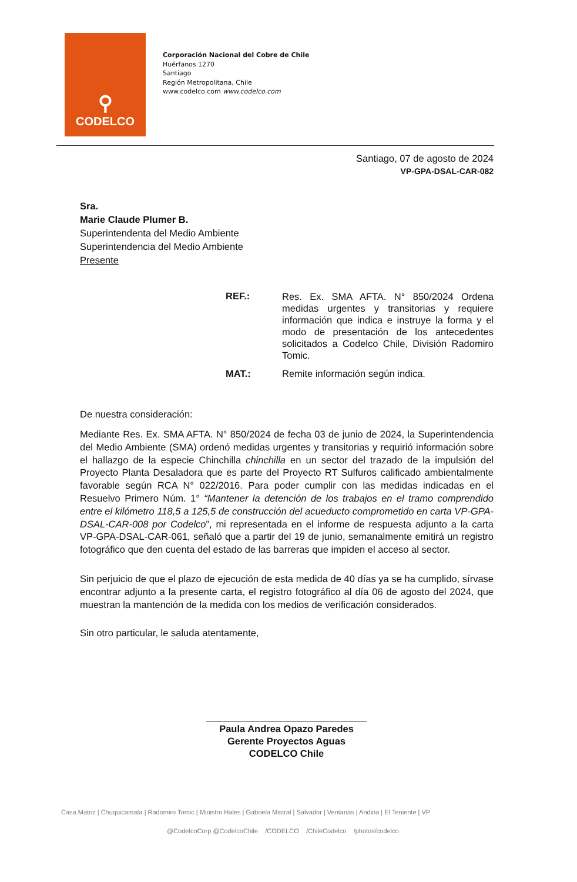⚲
CODELCO
Corporación Nacional del Cobre de Chile
Huérfanos 1270
Santiago
Región Metropolitana, Chile
www.codelco.com www.codelco.com
Santiago, 07 de agosto de 2024
VP-GPA-DSAL-CAR-082
Sra.
Marie Claude Plumer B.
Superintendenta del Medio Ambiente
Superintendencia del Medio Ambiente
Presente
REF.:
Res. Ex. SMA AFTA. N° 850/2024 Ordena medidas urgentes y transitorias y requiere información que indica e instruye la forma y el modo de presentación de los antecedentes solicitados a Codelco Chile, División Radomiro Tomic.
MAT.: Remite información según indica.
De nuestra consideración:
Mediante Res. Ex. SMA AFTA. N° 850/2024 de fecha 03 de junio de 2024, la Superintendencia del Medio Ambiente (SMA) ordenó medidas urgentes y transitorias y requirió información sobre el hallazgo de la especie Chinchilla chinchilla en un sector del trazado de la impulsión del Proyecto Planta Desaladora que es parte del Proyecto RT Sulfuros calificado ambientalmente favorable según RCA N° 022/2016. Para poder cumplir con las medidas indicadas en el Resuelvo Primero Núm. 1° “Mantener la detención de los trabajos en el tramo comprendido entre el kilómetro 118,5 a 125,5 de construcción del acueducto comprometido en carta VP-GPA-DSAL-CAR-008 por Codelco”, mi representada en el informe de respuesta adjunto a la carta VP-GPA-DSAL-CAR-061, señaló que a partir del 19 de junio, semanalmente emitirá un registro fotográfico que den cuenta del estado de las barreras que impiden el acceso al sector.
Sin perjuicio de que el plazo de ejecución de esta medida de 40 días ya se ha cumplido, sírvase encontrar adjunto a la presente carta, el registro fotográfico al día 06 de agosto del 2024, que muestran la mantención de la medida con los medios de verificación considerados.
Sin otro particular, le saluda atentamente,
Paula Andrea Opazo Paredes
Gerente Proyectos Aguas
CODELCO Chile
Casa Matriz | Chuquicamata | Radomiro Tomic | Ministro Hales | Gabriela Mistral | Salvador | Ventanas | Andina | El Teniente | VP
@CodelcoCorp @CodelcoChile /CODELCO /ChileCodelco /photos/codelco